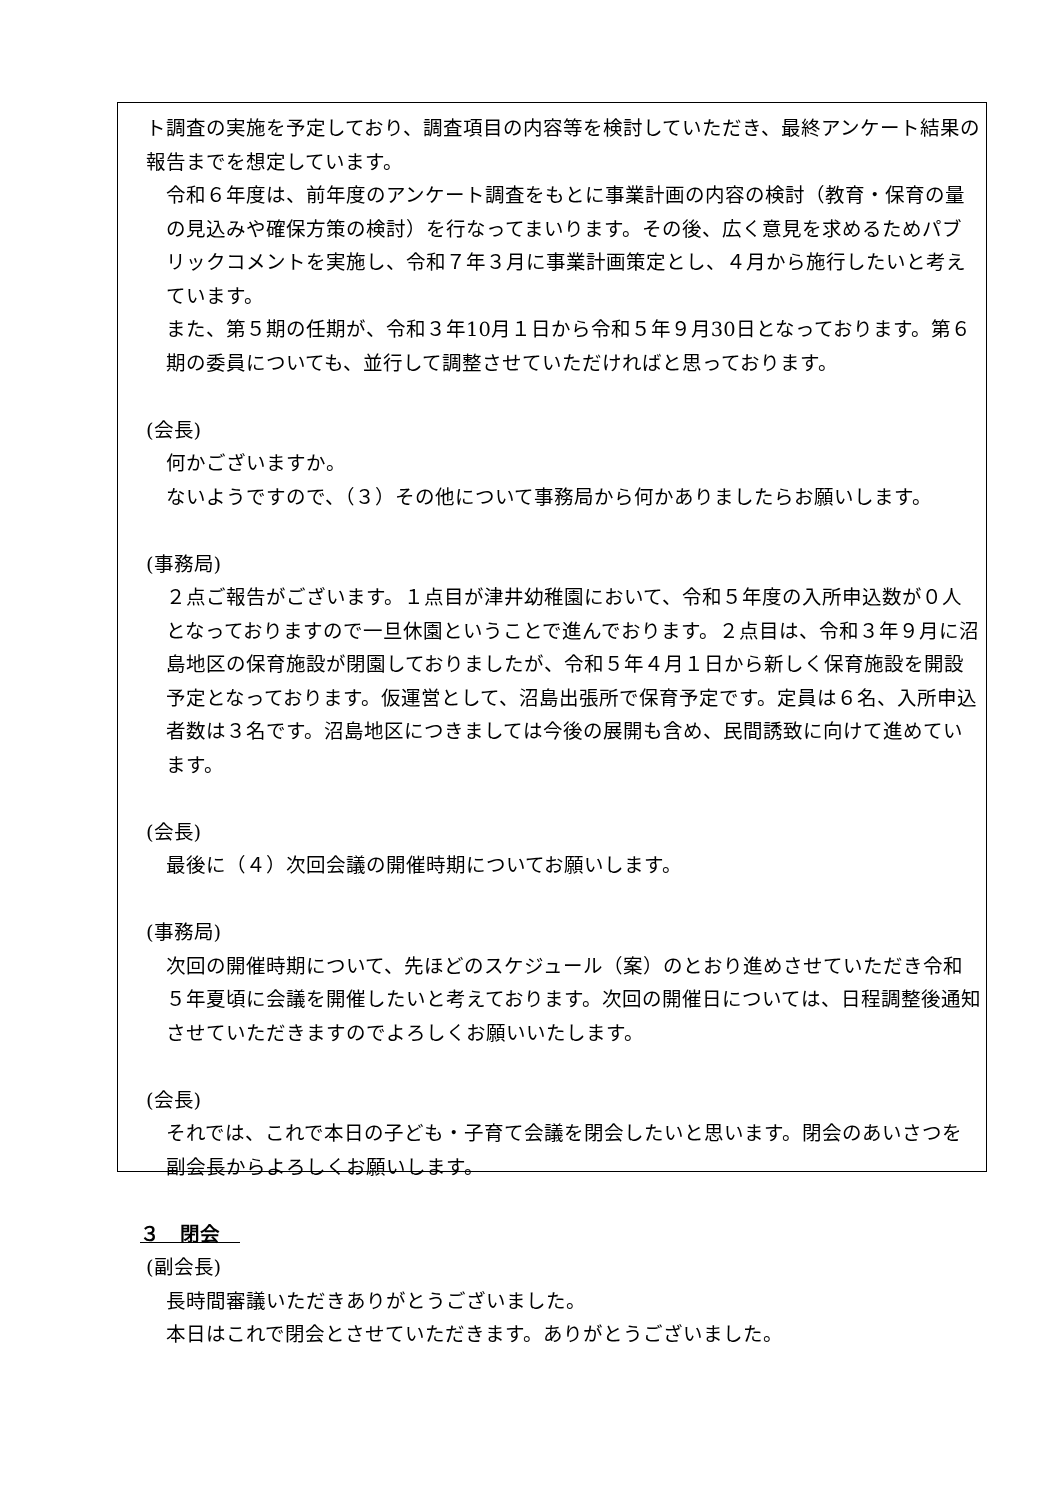ト調査の実施を予定しており、調査項目の内容等を検討していただき、最終アンケート結果の報告までを想定しています。
令和６年度は、前年度のアンケート調査をもとに事業計画の内容の検討（教育・保育の量の見込みや確保方策の検討）を行なってまいります。その後、広く意見を求めるためパブリックコメントを実施し、令和７年３月に事業計画策定とし、４月から施行したいと考えています。
また、第５期の任期が、令和３年10月１日から令和５年９月30日となっております。第６期の委員についても、並行して調整させていただければと思っております。
(会長)
何かございますか。
ないようですので、（３）その他について事務局から何かありましたらお願いします。
(事務局)
２点ご報告がございます。１点目が津井幼稚園において、令和５年度の入所申込数が０人となっておりますので一旦休園ということで進んでおります。２点目は、令和３年９月に沼島地区の保育施設が閉園しておりましたが、令和５年４月１日から新しく保育施設を開設予定となっております。仮運営として、沼島出張所で保育予定です。定員は６名、入所申込者数は３名です。沼島地区につきましては今後の展開も含め、民間誘致に向けて進めています。
(会長)
最後に（４）次回会議の開催時期についてお願いします。
(事務局)
次回の開催時期について、先ほどのスケジュール（案）のとおり進めさせていただき令和５年夏頃に会議を開催したいと考えております。次回の開催日については、日程調整後通知させていただきますのでよろしくお願いいたします。
(会長)
それでは、これで本日の子ども・子育て会議を閉会したいと思います。閉会のあいさつを副会長からよろしくお願いします。
３　閉会　
(副会長)
長時間審議いただきありがとうございました。
本日はこれで閉会とさせていただきます。ありがとうございました。